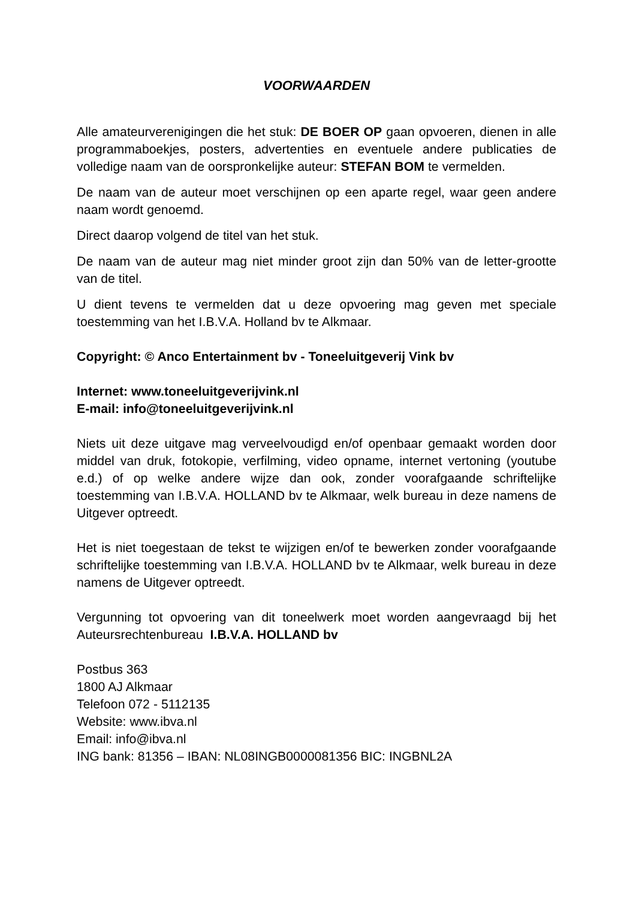VOORWAARDEN
Alle amateurverenigingen die het stuk: DE BOER OP gaan opvoeren, dienen in alle programmaboekjes, posters, advertenties en eventuele andere publicaties de volledige naam van de oorspronkelijke auteur: STEFAN BOM te vermelden.
De naam van de auteur moet verschijnen op een aparte regel, waar geen andere naam wordt genoemd.
Direct daarop volgend de titel van het stuk.
De naam van de auteur mag niet minder groot zijn dan 50% van de letter-grootte van de titel.
U dient tevens te vermelden dat u deze opvoering mag geven met speciale toestemming van het I.B.V.A. Holland bv te Alkmaar.
Copyright: © Anco Entertainment bv - Toneeluitgeverij Vink bv
Internet: www.toneeluitgeverijvink.nl
E-mail: info@toneeluitgeverijvink.nl
Niets uit deze uitgave mag verveelvoudigd en/of openbaar gemaakt worden door middel van druk, fotokopie, verfilming, video opname, internet vertoning (youtube e.d.) of op welke andere wijze dan ook, zonder voorafgaande schriftelijke toestemming van I.B.V.A. HOLLAND bv te Alkmaar, welk bureau in deze namens de Uitgever optreedt.
Het is niet toegestaan de tekst te wijzigen en/of te bewerken zonder voorafgaande schriftelijke toestemming van I.B.V.A. HOLLAND bv te Alkmaar, welk bureau in deze namens de Uitgever optreedt.
Vergunning tot opvoering van dit toneelwerk moet worden aangevraagd bij het Auteursrechtenbureau I.B.V.A. HOLLAND bv
Postbus 363
1800 AJ Alkmaar
Telefoon 072 - 5112135
Website: www.ibva.nl
Email: info@ibva.nl
ING bank: 81356 – IBAN: NL08INGB0000081356 BIC: INGBNL2A